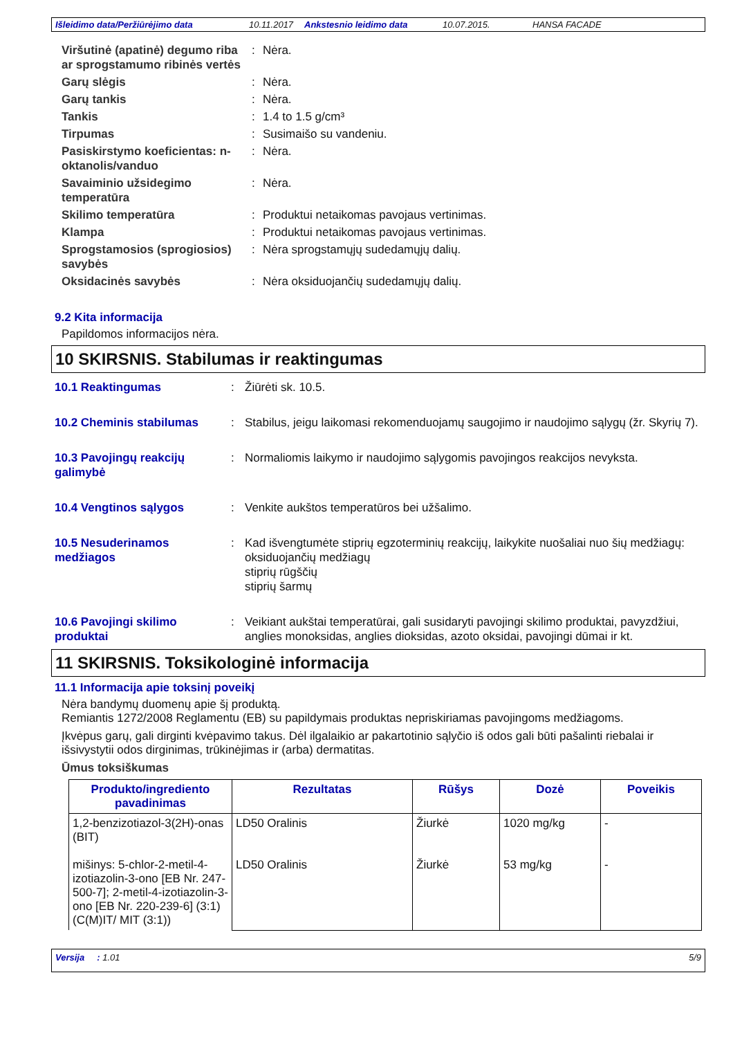Išleidimo data/Peržiūrėjimo data 10.11.2017 Ankstesnio leidimo data 10.07.2015. HANSA FACADE
Viršutinė (apatinė) degumo riba ar sprogstamumo ribinės vertės
:
Nėra.
Garų slėgis
:
Nėra.
Garų tankis
:
Nėra.
Tankis
:
1.4 to 1.5 g/cm³
Tirpumas
:
Susimaišo su vandeniu.
Pasiskirstymo koeficientas: n-oktanolis/vanduo
:
Nėra.
Savaiminio užsidegimo temperatūra
:
Nėra.
Skilimo temperatūra
:
Produktui netaikomas pavojaus vertinimas.
Klampa
:
Produktui netaikomas pavojaus vertinimas.
Sprogstamosios (sprogiosios) savybės
:
Nėra sprogstamųjų sudedamųjų dalių.
Oksidacinės savybės
:
Nėra oksiduojančių sudedamųjų dalių.
9.2 Kita informacija
Papildomos informacijos nėra.
10 SKIRSNIS. Stabilumas ir reaktingumas
10.1 Reaktingumas
:
Žiūrėti sk. 10.5.
10.2 Cheminis stabilumas
:
Stabilus, jeigu laikomasi rekomenduojamų saugojimo ir naudojimo sąlygų (žr. Skyrių 7).
10.3 Pavojingų reakcijų galimybė
:
Normaliomis laikymo ir naudojimo sąlygomis pavojingos reakcijos nevyksta.
10.4 Vengtinos sąlygos
:
Venkite aukštos temperatūros bei užšalimo.
10.5 Nesuderinamos medžiagos
:
Kad išvengtumėte stiprių egzoterminių reakcijų, laikykite nuošaliai nuo šių medžiagų:
oksiduojančių medžiagų
stiprių rūgščių
stiprių šarmų
10.6 Pavojingi skilimo produktai
:
Veikiant aukštai temperatūrai, gali susidaryti pavojingi skilimo produktai, pavyzdžiui, anglies monoksidas, anglies dioksidas, azoto oksidai, pavojingi dūmai ir kt.
11 SKIRSNIS. Toksikologinė informacija
11.1 Informacija apie toksinį poveikį
Nėra bandymų duomenų apie šį produktą.
Remiantis 1272/2008 Reglamentu (EB) su papildymais produktas nepriskiriamas pavojingoms medžiagoms.
Įkvėpus garų, gali dirginti kvėpavimo takus. Dėl ilgalaikio ar pakartotinio sąlyčio iš odos gali būti pašalinti riebalai ir išsivystytii odos dirginimas, trūkinėjimas ir (arba) dermatitas.
Ūmus toksiškumas
| Produkto/ingrediento pavadinimas | Rezultatas | Rūšys | Dozė | Poveikis |
| --- | --- | --- | --- | --- |
| 1,2-benzizotiazol-3(2H)-onas (BIT) mišinys: 5-chlor-2-metil-4-izotiazolin-3-ono [EB Nr. 247-500-7]; 2-metil-4-izotiazolin-3-ono [EB Nr. 220-239-6] (3:1) (C(M)IT/ MIT (3:1)) | LD50 Oralinis LD50 Oralinis | Žiurkė Žiurkė | 1020 mg/kg 53 mg/kg | - - |
Versija : 1.01 5/9